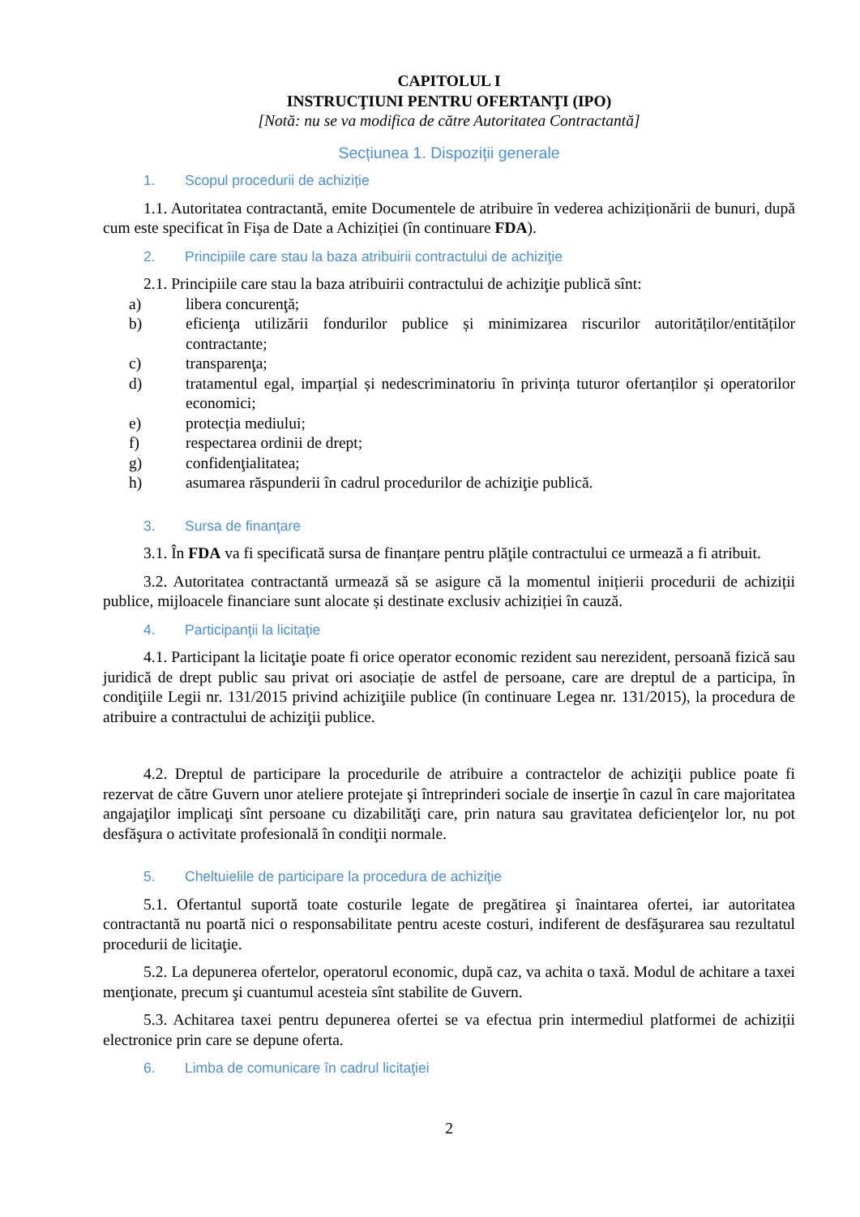CAPITOLUL I
INSTRUCŢIUNI PENTRU OFERTANŢI (IPO)
[Notă: nu se va modifica de către Autoritatea Contractantă]
Secțiunea 1. Dispoziții generale
1. Scopul procedurii de achiziție
1.1. Autoritatea contractantă, emite Documentele de atribuire în vederea achiziționării de bunuri, după cum este specificat în Fișa de Date a Achiziției (în continuare FDA).
2. Principiile care stau la baza atribuirii contractului de achiziţie
2.1. Principiile care stau la baza atribuirii contractului de achiziţie publică sînt:
a) libera concurenţă;
b) eficienţa utilizării fondurilor publice și minimizarea riscurilor autorităților/entităților contractante;
c) transparenţa;
d) tratamentul egal, imparțial și nedescriminatoriu în privința tuturor ofertanților și operatorilor economici;
e) protecția mediului;
f) respectarea ordinii de drept;
g) confidenţialitatea;
h) asumarea răspunderii în cadrul procedurilor de achiziţie publică.
3. Sursa de finanţare
3.1. În FDA va fi specificată sursa de finanțare pentru plăţile contractului ce urmează a fi atribuit.
3.2. Autoritatea contractantă urmează să se asigure că la momentul inițierii procedurii de achiziții publice, mijloacele financiare sunt alocate și destinate exclusiv achiziției în cauză.
4. Participanţii la licitaţie
4.1. Participant la licitaţie poate fi orice operator economic rezident sau nerezident, persoană fizică sau juridică de drept public sau privat ori asociație de astfel de persoane, care are dreptul de a participa, în condiţiile Legii nr. 131/2015 privind achiziţiile publice (în continuare Legea nr. 131/2015), la procedura de atribuire a contractului de achiziţii publice.
4.2. Dreptul de participare la procedurile de atribuire a contractelor de achiziţii publice poate fi rezervat de către Guvern unor ateliere protejate şi întreprinderi sociale de inserţie în cazul în care majoritatea angajaţilor implicaţi sînt persoane cu dizabilităţi care, prin natura sau gravitatea deficienţelor lor, nu pot desfăşura o activitate profesională în condiţii normale.
5. Cheltuielile de participare la procedura de achiziţie
5.1. Ofertantul suportă toate costurile legate de pregătirea şi înaintarea ofertei, iar autoritatea contractantă nu poartă nici o responsabilitate pentru aceste costuri, indiferent de desfăşurarea sau rezultatul procedurii de licitaţie.
5.2. La depunerea ofertelor, operatorul economic, după caz, va achita o taxă. Modul de achitare a taxei menţionate, precum şi cuantumul acesteia sînt stabilite de Guvern.
5.3. Achitarea taxei pentru depunerea ofertei se va efectua prin intermediul platformei de achiziții electronice prin care se depune oferta.
6. Limba de comunicare în cadrul licitaţiei
2